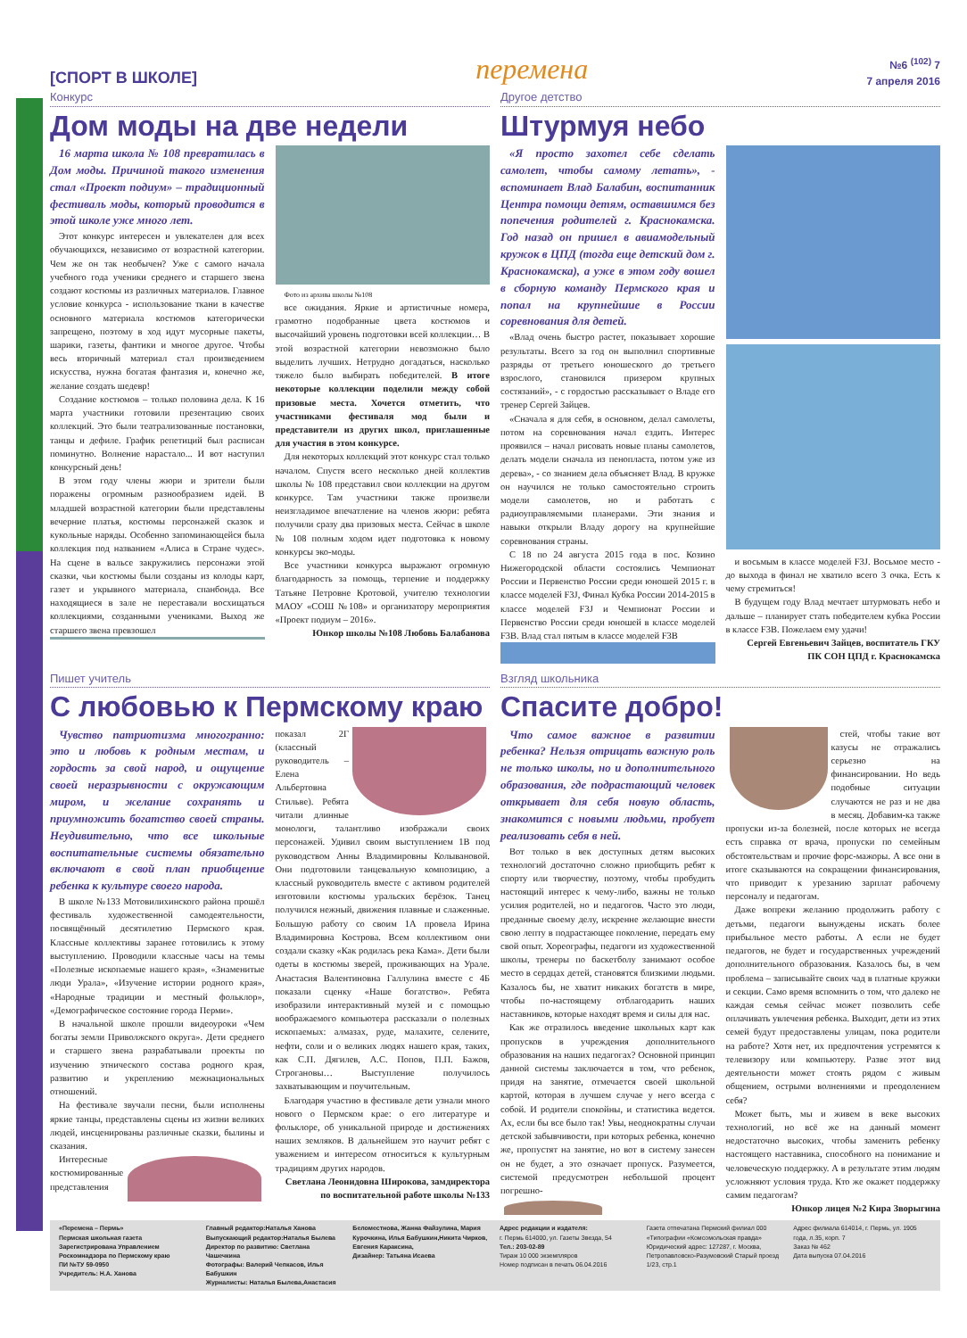[СПОРТ В ШКОЛЕ]
перемена
№6 <sup>(102)</sup> 7
7 апреля 2016
Конкурс
Дом моды на две недели
16 марта школа № 108 превратилась в Дом моды. Причиной такого изменения стал «Проект подиум» – традиционный фестиваль моды, который проводится в этой школе уже много лет.
Этот конкурс интересен и увлекателен для всех обучающихся, независимо от возрастной категории. Чем же он так необычен? Уже с самого начала учебного года ученики среднего и старшего звена создают костюмы из различных материалов. Главное условие конкурса - использование ткани в качестве основного материала костюмов категорически запрещено, поэтому в ход идут мусорные пакеты, шарики, газеты, фантики и многое другое. Чтобы весь вторичный материал стал произведением искусства, нужна богатая фантазия и, конечно же, желание создать шедевр!
Создание костюмов – только половина дела. К 16 марта участники готовили презентацию своих коллекций. Это были театрализованные постановки, танцы и дефиле. График репетиций был расписан поминутно. Волнение нарастало... И вот наступил конкурсный день!
В этом году члены жюри и зрители были поражены огромным разнообразием идей. В младшей возрастной категории были представлены вечерние платья, костюмы персонажей сказок и кукольные наряды. Особенно запоминающейся была коллекция под названием «Алиса в Стране чудес». На сцене в вальсе закружились персонажи этой сказки, чьи костюмы были созданы из колоды карт, газет и укрывного материала, спанбонда. Все находящиеся в зале не переставали восхищаться коллекциями, созданными учениками. Выход же старшего звена превзошел
Фото из архива школы №108
все ожидания. Яркие и артистичные номера, грамотно подобранные цвета костюмов и высочайший уровень подготовки всей коллекции… В этой возрастной категории невозможно было выделить лучших. Нетрудно догадаться, насколько тяжело было выбирать победителей. В итоге некоторые коллекции поделили между собой призовые места. Хочется отметить, что участниками фестиваля мод были и представители из других школ, приглашенные для участия в этом конкурсе.
Для некоторых коллекций этот конкурс стал только началом. Спустя всего несколько дней коллектив школы № 108 представил свои коллекции на другом конкурсе. Там участники также произвели неизгладимое впечатление на членов жюри: ребята получили сразу два призовых места. Сейчас в школе № 108 полным ходом идет подготовка к новому конкурсы эко-моды.
Все участники конкурса выражают огромную благодарность за помощь, терпение и поддержку Татьяне Петровне Кротовой, учителю технологии МАОУ «СОШ №108» и организатору мероприятия «Проект подиум – 2016».
Юнкор школы №108 Любовь Балабанова
Другое детство
Штурмуя небо
«Я просто захотел себе сделать самолет, чтобы самому летать», - вспоминает Влад Балабин, воспитанник Центра помощи детям, оставшимся без попечения родителей г. Краснокамска. Год назад он пришел в авиамодельный кружок в ЦПД (тогда еще детский дом г. Краснокамска), а уже в этом году вошел в сборную команду Пермского края и попал на крупнейшие в России соревнования для детей.
«Влад очень быстро растет, показывает хорошие результаты. Всего за год он выполнил спортивные разряды от третьего юношеского до третьего взрослого, становился призером крупных состязаний», - с гордостью рассказывает о Владе его тренер Сергей Зайцев.
«Сначала я для себя, в основном, делал самолеты, потом на соревнования начал ездить. Интерес проявился – начал рисовать новые планы самолетов, делать модели сначала из пенопласта, потом уже из дерева», - со знанием дела объясняет Влад. В кружке он научился не только самостоятельно строить модели самолетов, но и работать с радиоуправляемыми планерами. Эти знания и навыки открыли Владу дорогу на крупнейшие соревнования страны.
С 18 по 24 августа 2015 года в пос. Козино Нижегородской области состоялись Чемпионат России и Первенство России среди юношей 2015 г. в классе моделей F3J, Финал Кубка России 2014-2015 в классе моделей F3J и Чемпионат России и Первенство России среди юношей в классе моделей F3B. Влад стал пятым в классе моделей F3B
и восьмым в классе моделей F3J. Восьмое место - до выхода в финал не хватило всего 3 очка. Есть к чему стремиться!
В будущем году Влад мечтает штурмовать небо и дальше – планирует стать победителем кубка России в классе F3B. Пожелаем ему удачи!
Сергей Евгеньевич Зайцев, воспитатель ГКУ ПК СОН ЦПД г. Краснокамска
Пишет учитель
С любовью к Пермскому краю
Чувство патриотизма многогранно: это и любовь к родным местам, и гордость за свой народ, и ощущение своей неразрывности с окружающим миром, и желание сохранять и приумножить богатство своей страны. Неудивительно, что все школьные воспитательные системы обязательно включают в свой план приобщение ребенка к культуре своего народа.
В школе №133 Мотовилихинского района прошёл фестиваль художественной самодеятельности, посвящённый десятилетию Пермского края. Классные коллективы заранее готовились к этому выступлению. Проводили классные часы на темы «Полезные ископаемые нашего края», «Знаменитые люди Урала», «Изучение истории родного края», «Народные традиции и местный фольклор», «Демографическое состояние города Перми».
В начальной школе прошли видеоуроки «Чем богаты земли Приволжского округа». Дети среднего и старшего звена разрабатывали проекты по изучению этнического состава родного края, развитию и укреплению межнациональных отношений.
На фестивале звучали песни, были исполнены яркие танцы, представлены сцены из жизни великих людей, инсценированы различные сказки, былины и сказания.
Интересные костюмированные представления показал 2Г (классный руководитель – Елена Альбертовна Стильве). Ребята читали длинные монологи, талантливо изображали своих персонажей. Удивил своим выступлением 1В под руководством Анны Владимировны Колывановой. Они подготовили танцевальную композицию, а классный руководитель вместе с активом родителей изготовили костюмы уральских берёзок. Танец получился нежный, движения плавные и слаженные. Большую работу со своим 1А провела Ирина Владимировна Кострова. Всем коллективом они создали сказку «Как родилась река Кама». Дети были одеты в костюмы зверей, проживающих на Урале. Анастасия Валентиновна Галлулина вместе с 4Б показали сценку «Наше богатство». Ребята изобразили интерактивный музей и с помощью воображаемого компьютера рассказали о полезных ископаемых: алмазах, руде, малахите, селените, нефти, соли и о великих людях нашего края, таких, как С.П. Дягилев, А.С. Попов, П.П. Бажов, Строгановы… Выступление получилось захватывающим и поучительным.
Благодаря участию в фестивале дети узнали много нового о Пермском крае: о его литературе и фольклоре, об уникальной природе и достижениях наших земляков. В дальнейшем это научит ребят с уважением и интересом относиться к культурным традициям других народов.
Светлана Леонидовна Широкова, замдиректора по воспитательной работе школы №133
Взгляд школьника
Спасите добро!
Что самое важное в развитии ребенка? Нельзя отрицать важную роль не только школы, но и дополнительного образования, где подрастающий человек открывает для себя новую область, знакомится с новыми людьми, пробует реализовать себя в ней.
Вот только в век доступных детям высоких технологий достаточно сложно приобщить ребят к спорту или творчеству, поэтому, чтобы пробудить настоящий интерес к чему-либо, важны не только усилия родителей, но и педагогов. Часто это люди, преданные своему делу, искренне желающие внести свою лепту в подрастающее поколение, передать ему свой опыт. Хореографы, педагоги из художественной школы, тренеры по баскетболу занимают особое место в сердцах детей, становятся близкими людьми. Казалось бы, не хватит никаких богатств в мире, чтобы по-настоящему отблагодарить наших наставников, которые находят время и силы для нас.
Как же отразилось введение школьных карт как пропусков в учреждения дополнительного образования на наших педагогах? Основной принцип данной системы заключается в том, что ребенок, придя на занятие, отмечается своей школьной картой, которая в лучшем случае у него всегда с собой. И родители спокойны, и статистика ведется. Ах, если бы все было так! Увы, неоднократны случаи детской забывчивости, при которых ребенка, конечно же, пропустят на занятие, но вот в систему занесен он не будет, а это означает пропуск. Разумеется, системой предусмотрен небольшой процент погрешно-
стей, чтобы такие вот казусы не отражались серьезно на финансировании. Но ведь подобные ситуации случаются не раз и не два в месяц. Добавим-ка также пропуски из-за болезней, после которых не всегда есть справка от врача, пропуски по семейным обстоятельствам и прочие форс-мажоры. А все они в итоге сказываются на сокращении финансирования, что приводит к урезанию зарплат рабочему персоналу и педагогам.
Даже вопреки желанию продолжить работу с детьми, педагоги вынуждены искать более прибыльное место работы. А если не будет педагогов, не будет и государственных учреждений дополнительного образования. Казалось бы, в чем проблема – записывайте своих чад в платные кружки и секции. Само время вспомнить о том, что далеко не каждая семья сейчас может позволить себе оплачивать увлечения ребенка. Выходит, дети из этих семей будут предоставлены улицам, пока родители на работе? Хотя нет, их предпочтения устремятся к телевизору или компьютеру. Разве этот вид деятельности может стоять рядом с живым общением, острыми волнениями и преодолением себя?
Может быть, мы и живем в веке высоких технологий, но всё же на данный момент недостаточно высоких, чтобы заменить ребенку настоящего наставника, способного на понимание и человеческую поддержку. А в результате этим людям усложняют условия труда. Кто же окажет поддержку самим педагогам?
Юнкор лицея №2 Кира Зворыгина
«Перемена – Пермь»
Пермская школьная газета
Зарегистрирована Управлением Роскомнадзора по Пермскому краю
ПИ №ТУ 59-0950
Учредитель: Н.А. Ханова
Главный редактор:Наталья Ханова
Выпускающий редактор:Наталья Былева
Директор по развитию: Светлана Чашечкина
Фотографы: Валерий Чепкасов, Илья Бабушкин
Журналисты: Наталья Былева,Анастасия
Беломестнова, Жанна Файзулина, Мария Курочкина, Илья Бабушкин,Никита Чирков, Евгения Караксина,
Дизайнер: Татьяна Исаева
Адрес редакции и издателя:
г. Пермь 614000, ул. Газеты Звезда, 54
Тел.: 203-02-89
Тираж 10 000 экземпляров
Номер подписан в печать 06.04.2016
Газета отпечатана Пермский филиал 000 «Типографии «Комсомольская правда» Юридический адрес: 127287, г. Москва, Петропавловско-Разумовский Старый проезд 1/23, стр.1
Адрес филиала 614014, г. Пермь, ул. 1905 года, л.35, корп. 7
Заказ № 462
Дата выпуска 07.04.2016